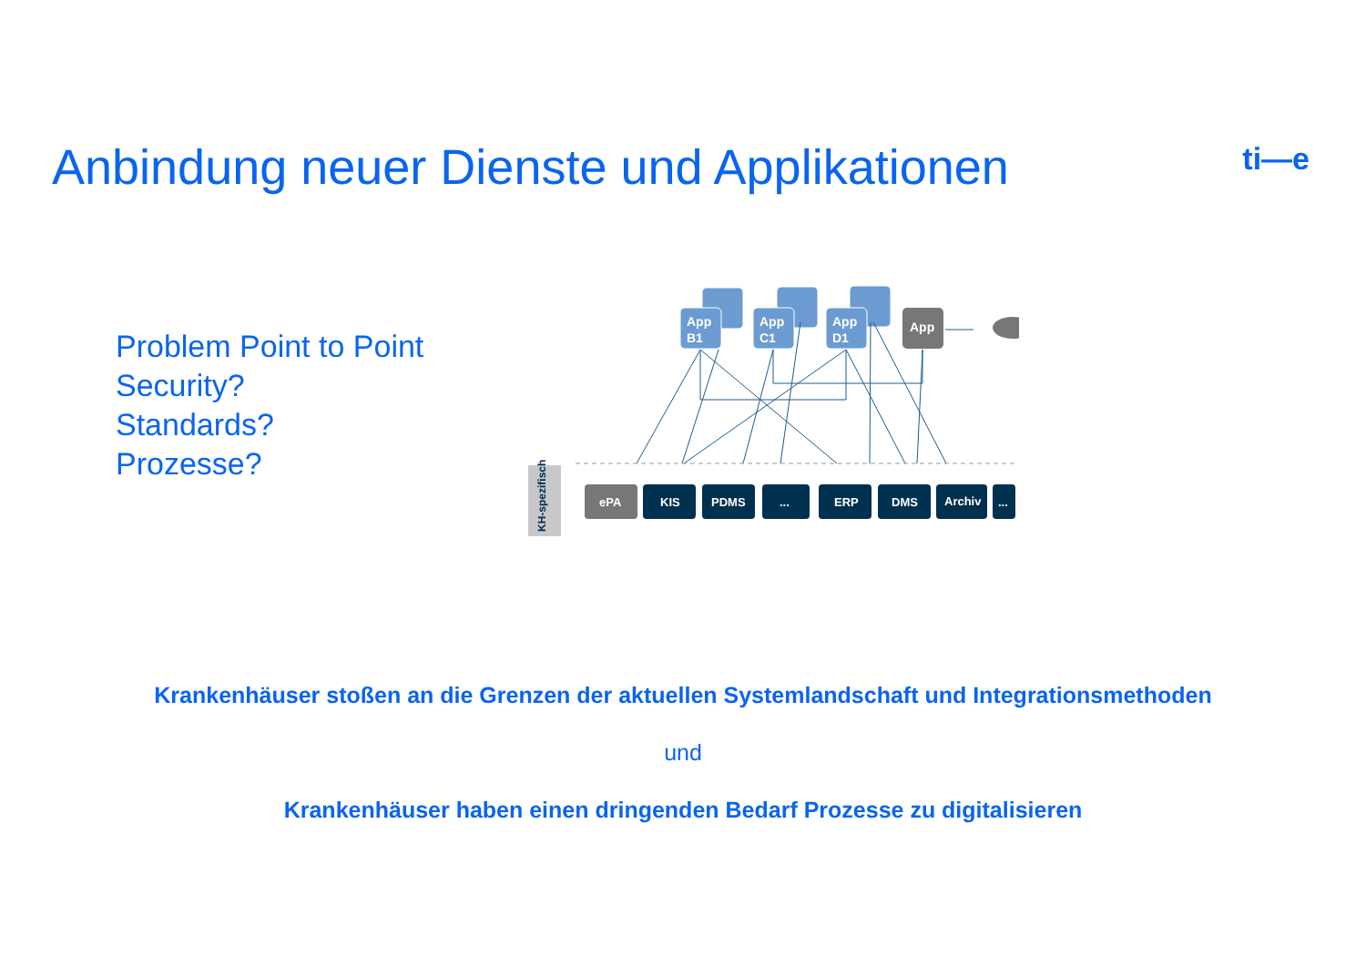ti—e
Anbindung neuer Dienste und Applikationen
Problem Point to Point
Security?
Standards?
Prozesse?
App
B1
App
C1
App
D1
App
KH-spezifisch
ePA
KIS
PDMS
...
ERP
DMS
Archiv
...
Krankenhäuser stoßen an die Grenzen der aktuellen Systemlandschaft und Integrationsmethoden
und
Krankenhäuser haben einen dringenden Bedarf Prozesse zu digitalisieren